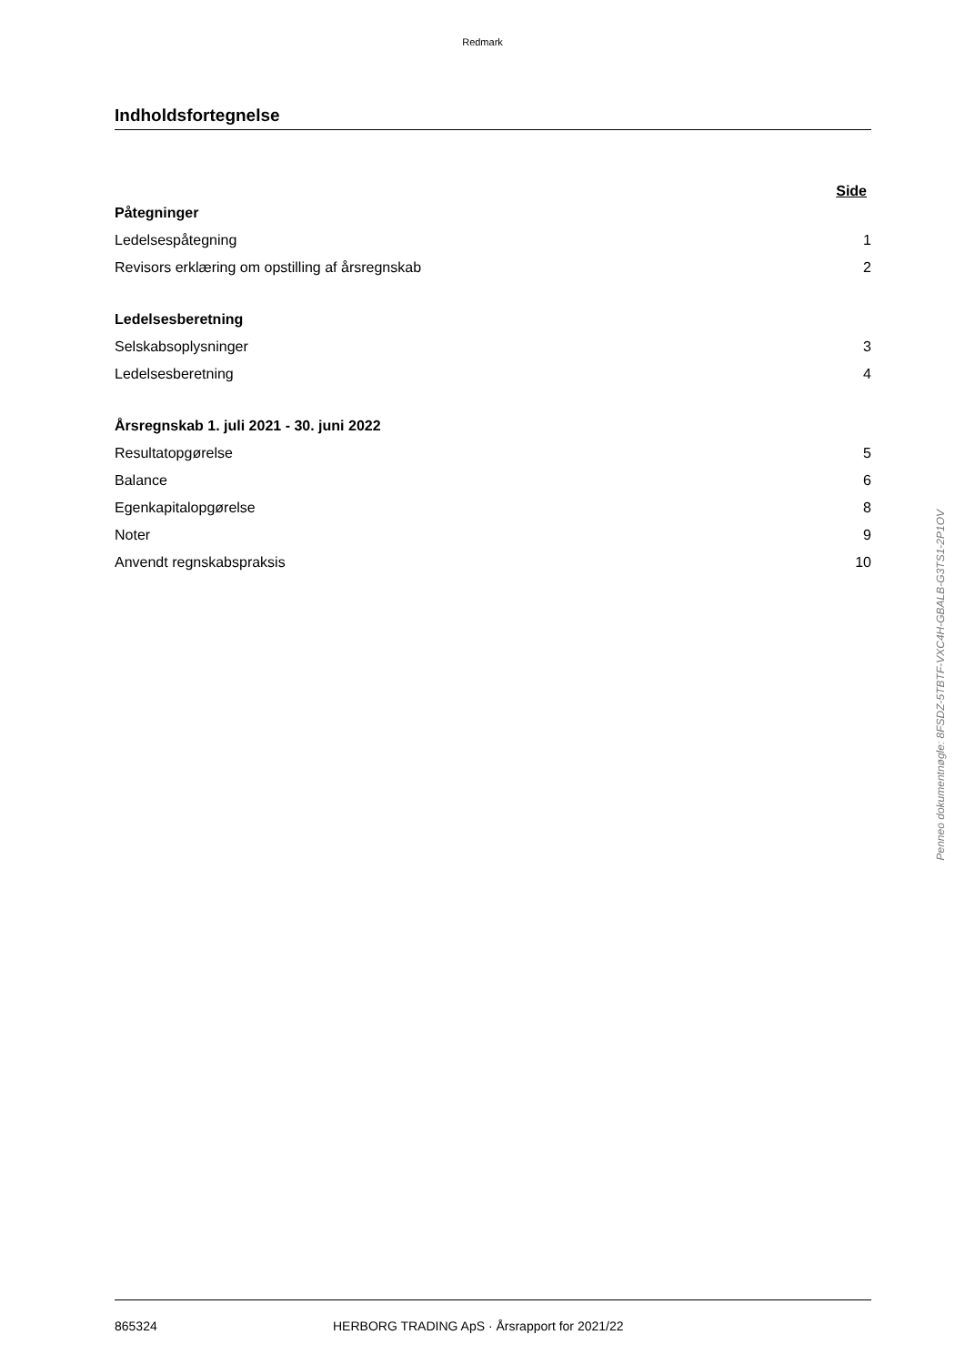Redmark
Indholdsfortegnelse
Side
Påtegninger
Ledelsespåtegning 1
Revisors erklæring om opstilling af årsregnskab 2
Ledelsesberetning
Selskabsoplysninger 3
Ledelsesberetning 4
Årsregnskab 1. juli 2021 - 30. juni 2022
Resultatopgørelse 5
Balance 6
Egenkapitalopgørelse 8
Noter 9
Anvendt regnskabspraksis 10
Penneo dokumentnøgle: 8FSDZ-5TBTF-VXC4H-GBALB-G3TS1-2P1OV
865324 HERBORG TRADING ApS · Årsrapport for 2021/22